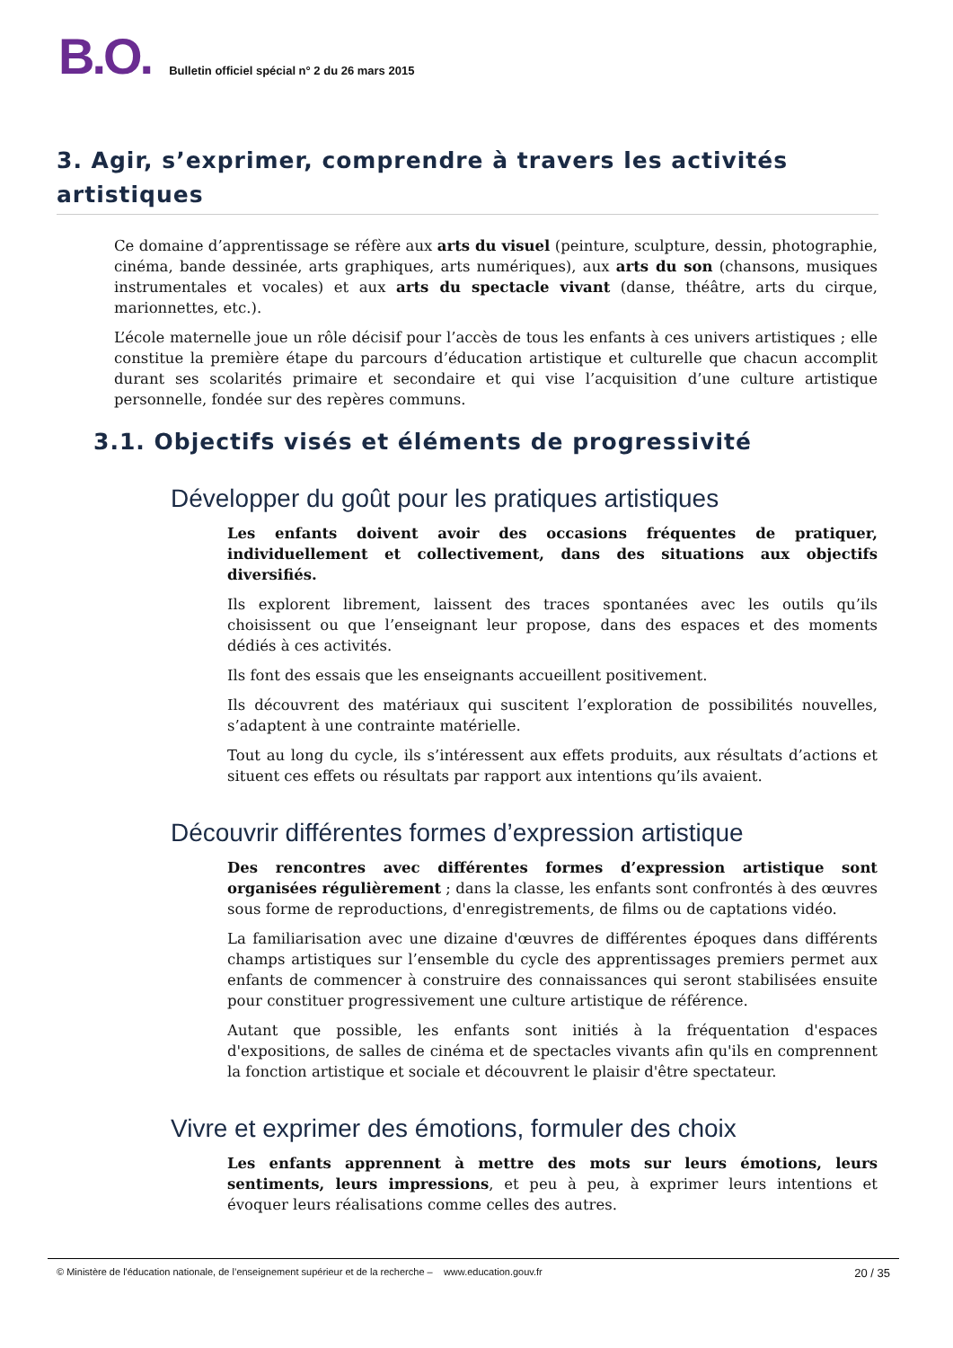B.O.
Bulletin officiel spécial n° 2 du 26 mars 2015
3. Agir, s’exprimer, comprendre à travers les activités artistiques
Ce domaine d’apprentissage se réfère aux arts du visuel (peinture, sculpture, dessin, photographie, cinéma, bande dessinée, arts graphiques, arts numériques), aux arts du son (chansons, musiques instrumentales et vocales) et aux arts du spectacle vivant (danse, théâtre, arts du cirque, marionnettes, etc.).
L’école maternelle joue un rôle décisif pour l’accès de tous les enfants à ces univers artistiques ; elle constitue la première étape du parcours d’éducation artistique et culturelle que chacun accomplit durant ses scolarités primaire et secondaire et qui vise l’acquisition d’une culture artistique personnelle, fondée sur des repères communs.
3.1. Objectifs visés et éléments de progressivité
Développer du goût pour les pratiques artistiques
Les enfants doivent avoir des occasions fréquentes de pratiquer, individuellement et collectivement, dans des situations aux objectifs diversifiés.
Ils explorent librement, laissent des traces spontanées avec les outils qu’ils choisissent ou que l’enseignant leur propose, dans des espaces et des moments dédiés à ces activités.
Ils font des essais que les enseignants accueillent positivement.
Ils découvrent des matériaux qui suscitent l’exploration de possibilités nouvelles, s’adaptent à une contrainte matérielle.
Tout au long du cycle, ils s’intéressent aux effets produits, aux résultats d’actions et situent ces effets ou résultats par rapport aux intentions qu’ils avaient.
Découvrir différentes formes d’expression artistique
Des rencontres avec différentes formes d’expression artistique sont organisées régulièrement ; dans la classe, les enfants sont confrontés à des œuvres sous forme de reproductions, d'enregistrements, de films ou de captations vidéo.
La familiarisation avec une dizaine d'œuvres de différentes époques dans différents champs artistiques sur l’ensemble du cycle des apprentissages premiers permet aux enfants de commencer à construire des connaissances qui seront stabilisées ensuite pour constituer progressivement une culture artistique de référence.
Autant que possible, les enfants sont initiés à la fréquentation d'espaces d'expositions, de salles de cinéma et de spectacles vivants afin qu'ils en comprennent la fonction artistique et sociale et découvrent le plaisir d'être spectateur.
Vivre et exprimer des émotions, formuler des choix
Les enfants apprennent à mettre des mots sur leurs émotions, leurs sentiments, leurs impressions, et peu à peu, à exprimer leurs intentions et évoquer leurs réalisations comme celles des autres.
© Ministère de l'éducation nationale, de l’enseignement supérieur et de la recherche – www.education.gouv.fr 20 / 35